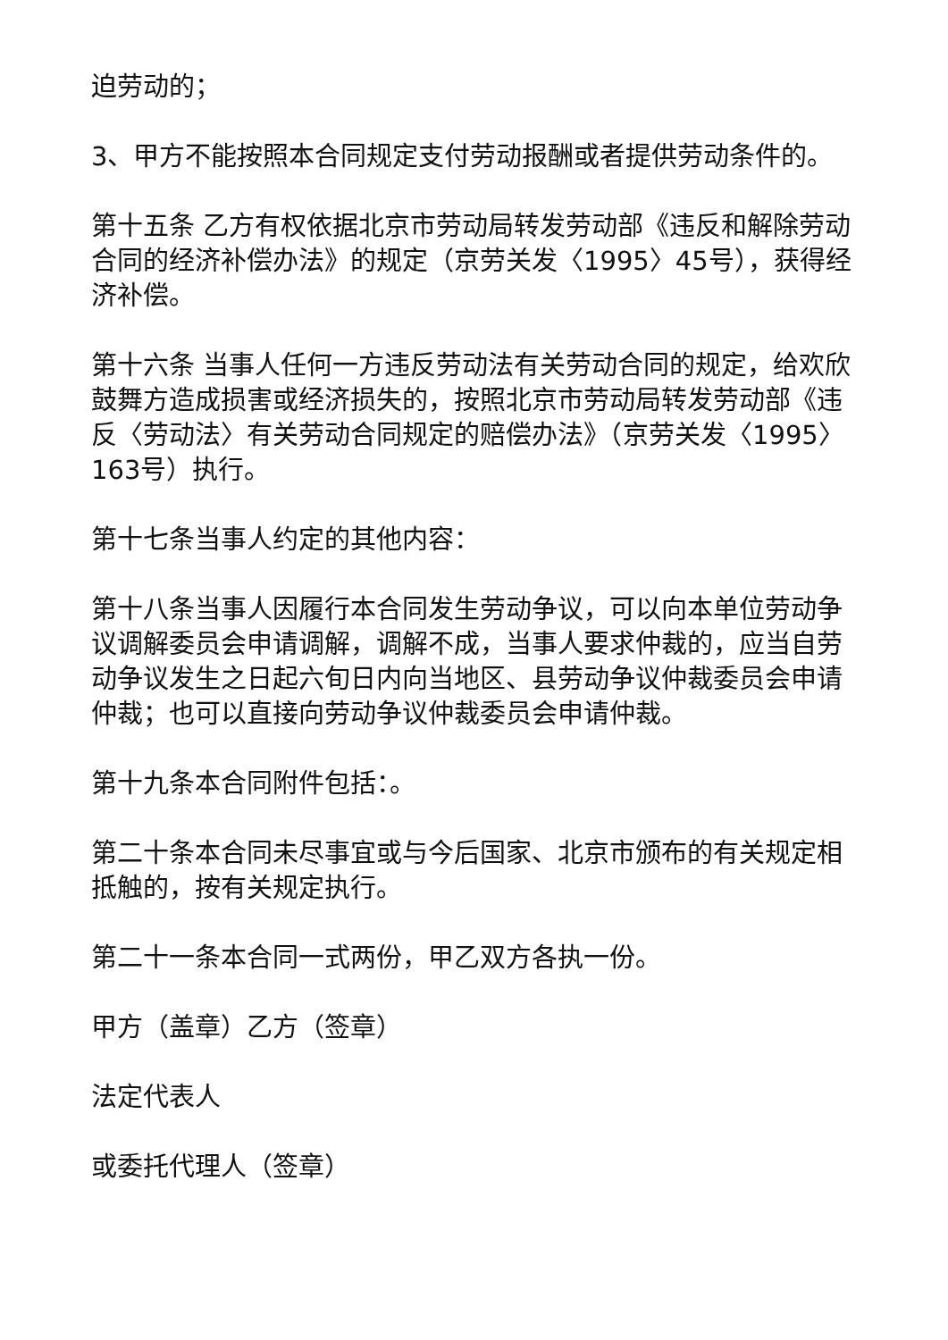迫劳动的；
3、甲方不能按照本合同规定支付劳动报酬或者提供劳动条件的。
第十五条 乙方有权依据北京市劳动局转发劳动部《违反和解除劳动合同的经济补偿办法》的规定（京劳关发〈1995〉45号），获得经济补偿。
第十六条 当事人任何一方违反劳动法有关劳动合同的规定，给欢欣鼓舞方造成损害或经济损失的，按照北京市劳动局转发劳动部《违反〈劳动法〉有关劳动合同规定的赔偿办法》（京劳关发〈1995〉163号）执行。
第十七条当事人约定的其他内容：
第十八条当事人因履行本合同发生劳动争议，可以向本单位劳动争议调解委员会申请调解，调解不成，当事人要求仲裁的，应当自劳动争议发生之日起六旬日内向当地区、县劳动争议仲裁委员会申请仲裁；也可以直接向劳动争议仲裁委员会申请仲裁。
第十九条本合同附件包括：。
第二十条本合同未尽事宜或与今后国家、北京市颁布的有关规定相抵触的，按有关规定执行。
第二十一条本合同一式两份，甲乙双方各执一份。
甲方（盖章）乙方（签章）
法定代表人
或委托代理人（签章）